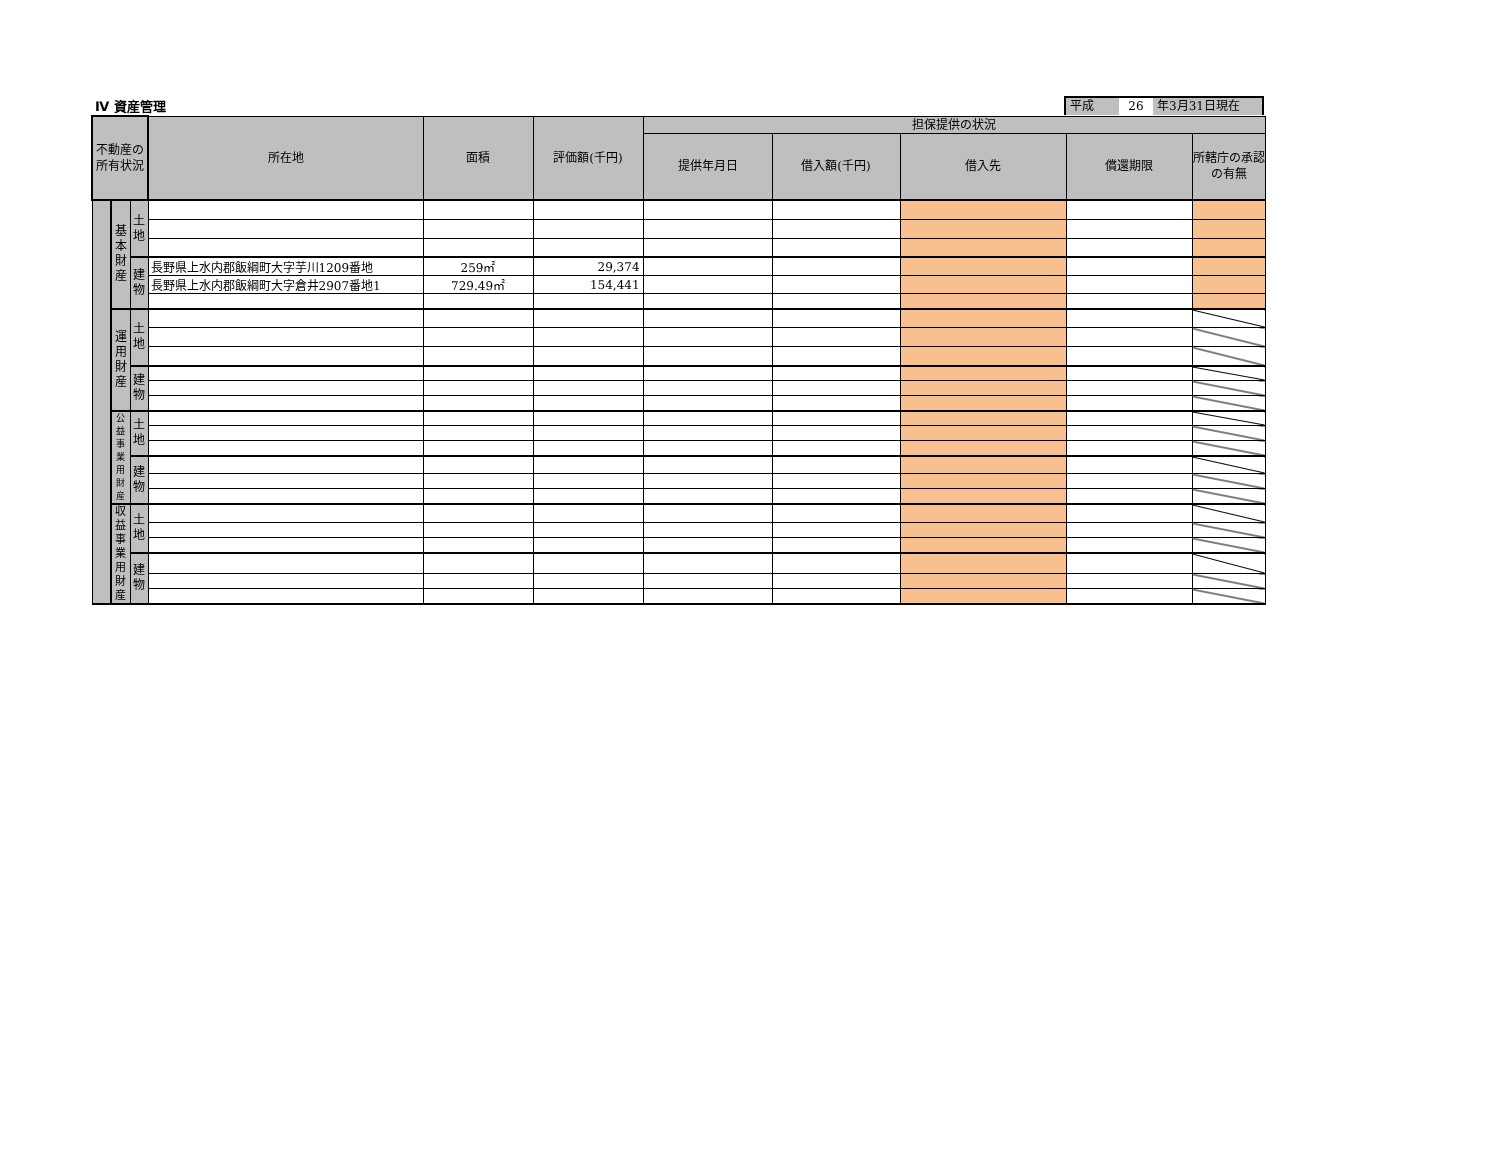Ⅳ 資産管理
平成 26 年3月31日現在
| 不動産の所有状況 | | | 所在地 | 面積 | 評価額(千円) | 担保提供の状況 | | | | |
| --- | --- | --- | --- | --- | --- | --- | --- | --- | --- | --- |
| | | | | | | 提供年月日 | 借入額(千円) | 借入先 | 償還期限 | 所轄庁の承認の有無 |
| | 基本財産 | 土地 | | | | | | | | |
| | | 建物 | 長野県上水内郡飯綱町大字芋川1209番地 | 259㎡ | 29,374 | | | | | |
| | | | 長野県上水内郡飯綱町大字倉井2907番地1 | 729.49㎡ | 154,441 | | | | | |
| | 運用財産 | 土地 | | | | | | | | |
| | | 建物 | | | | | | | | |
| | 公益事業用財産 | 土地 | | | | | | | | |
| | | 建物 | | | | | | | | |
| | 収益事業用財産 | 土地 | | | | | | | | |
| | | 建物 | | | | | | | | |